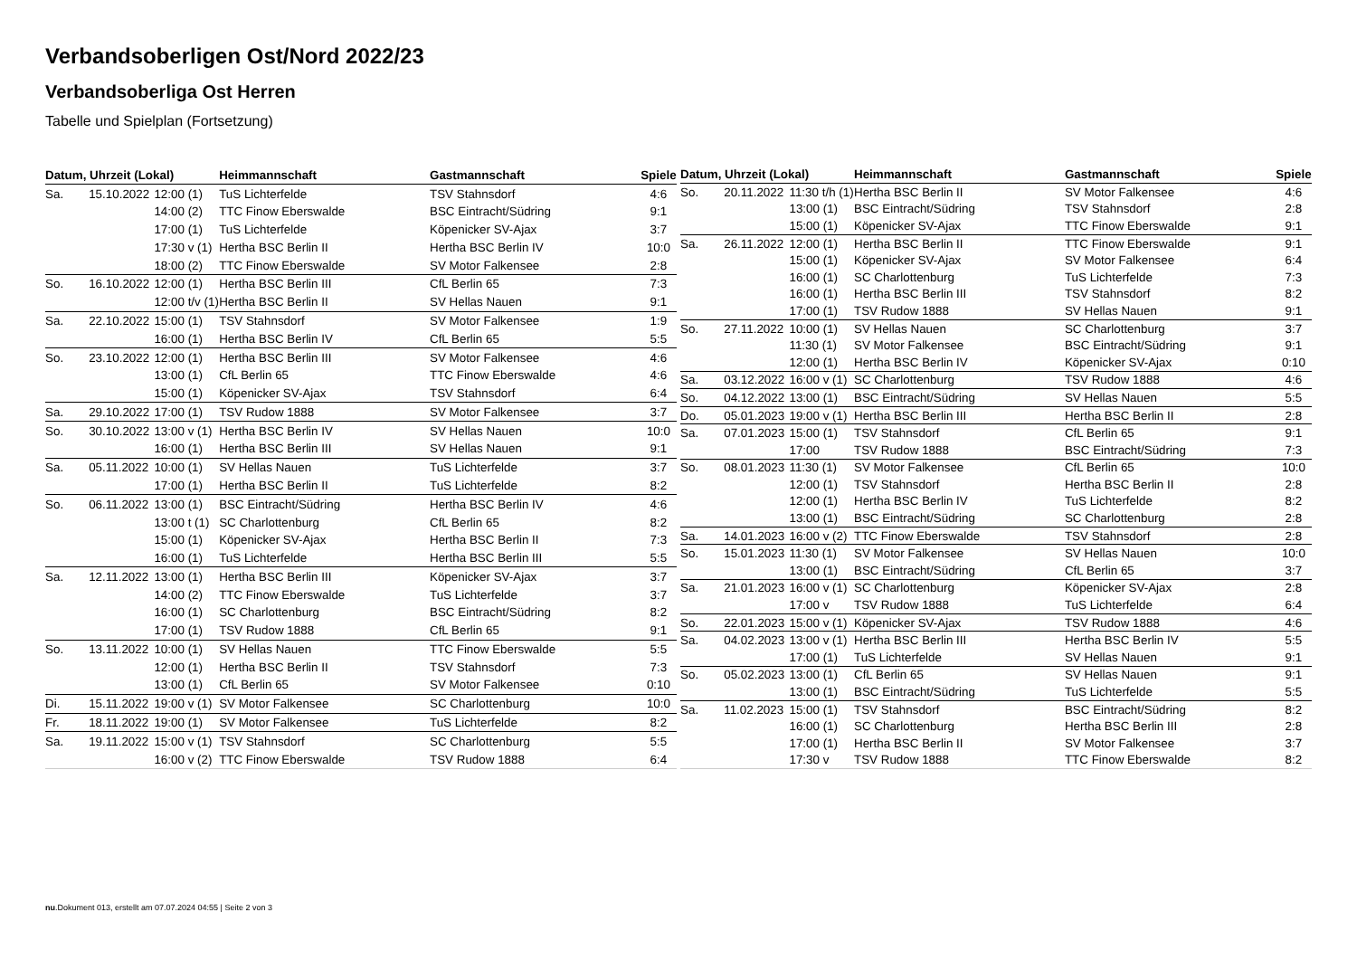Verbandsoberligen Ost/Nord 2022/23
Verbandsoberliga Ost Herren
Tabelle und Spielplan (Fortsetzung)
| Datum, Uhrzeit (Lokal) | | | Heimmannschaft | Gastmannschaft | Spiele |
| --- | --- | --- | --- | --- | --- |
| Sa. | 15.10.2022 | 12:00 (1) | TuS Lichterfelde | TSV Stahnsdorf | 4:6 |
| | | 14:00 (2) | TTC Finow Eberswalde | BSC Eintracht/Südring | 9:1 |
| | | 17:00 (1) | TuS Lichterfelde | Köpenicker SV-Ajax | 3:7 |
| | | 17:30 v (1) | Hertha BSC Berlin II | Hertha BSC Berlin IV | 10:0 |
| | | 18:00 (2) | TTC Finow Eberswalde | SV Motor Falkensee | 2:8 |
| So. | 16.10.2022 | 12:00 (1) | Hertha BSC Berlin III | CfL Berlin 65 | 7:3 |
| | | 12:00 t/v (1) | Hertha BSC Berlin II | SV Hellas Nauen | 9:1 |
| Sa. | 22.10.2022 | 15:00 (1) | TSV Stahnsdorf | SV Motor Falkensee | 1:9 |
| | | 16:00 (1) | Hertha BSC Berlin IV | CfL Berlin 65 | 5:5 |
| So. | 23.10.2022 | 12:00 (1) | Hertha BSC Berlin III | SV Motor Falkensee | 4:6 |
| | | 13:00 (1) | CfL Berlin 65 | TTC Finow Eberswalde | 4:6 |
| | | 15:00 (1) | Köpenicker SV-Ajax | TSV Stahnsdorf | 6:4 |
| Sa. | 29.10.2022 | 17:00 (1) | TSV Rudow 1888 | SV Motor Falkensee | 3:7 |
| So. | 30.10.2022 | 13:00 v (1) | Hertha BSC Berlin IV | SV Hellas Nauen | 10:0 |
| | | 16:00 (1) | Hertha BSC Berlin III | SV Hellas Nauen | 9:1 |
| Sa. | 05.11.2022 | 10:00 (1) | SV Hellas Nauen | TuS Lichterfelde | 3:7 |
| | | 17:00 (1) | Hertha BSC Berlin II | TuS Lichterfelde | 8:2 |
| So. | 06.11.2022 | 13:00 (1) | BSC Eintracht/Südring | Hertha BSC Berlin IV | 4:6 |
| | | 13:00 t (1) | SC Charlottenburg | CfL Berlin 65 | 8:2 |
| | | 15:00 (1) | Köpenicker SV-Ajax | Hertha BSC Berlin II | 7:3 |
| | | 16:00 (1) | TuS Lichterfelde | Hertha BSC Berlin III | 5:5 |
| Sa. | 12.11.2022 | 13:00 (1) | Hertha BSC Berlin III | Köpenicker SV-Ajax | 3:7 |
| | | 14:00 (2) | TTC Finow Eberswalde | TuS Lichterfelde | 3:7 |
| | | 16:00 (1) | SC Charlottenburg | BSC Eintracht/Südring | 8:2 |
| | | 17:00 (1) | TSV Rudow 1888 | CfL Berlin 65 | 9:1 |
| So. | 13.11.2022 | 10:00 (1) | SV Hellas Nauen | TTC Finow Eberswalde | 5:5 |
| | | 12:00 (1) | Hertha BSC Berlin II | TSV Stahnsdorf | 7:3 |
| | | 13:00 (1) | CfL Berlin 65 | SV Motor Falkensee | 0:10 |
| Di. | 15.11.2022 | 19:00 v (1) | SV Motor Falkensee | SC Charlottenburg | 10:0 |
| Fr. | 18.11.2022 | 19:00 (1) | SV Motor Falkensee | TuS Lichterfelde | 8:2 |
| Sa. | 19.11.2022 | 15:00 v (1) | TSV Stahnsdorf | SC Charlottenburg | 5:5 |
| | | 16:00 v (2) | TTC Finow Eberswalde | TSV Rudow 1888 | 6:4 |
| Datum, Uhrzeit (Lokal) | | | Heimmannschaft | Gastmannschaft | Spiele |
| --- | --- | --- | --- | --- | --- |
| So. | 20.11.2022 | 11:30 t/h (1) | Hertha BSC Berlin II | SV Motor Falkensee | 4:6 |
| | | 13:00 (1) | BSC Eintracht/Südring | TSV Stahnsdorf | 2:8 |
| | | 15:00 (1) | Köpenicker SV-Ajax | TTC Finow Eberswalde | 9:1 |
| Sa. | 26.11.2022 | 12:00 (1) | Hertha BSC Berlin II | TTC Finow Eberswalde | 9:1 |
| | | 15:00 (1) | Köpenicker SV-Ajax | SV Motor Falkensee | 6:4 |
| | | 16:00 (1) | SC Charlottenburg | TuS Lichterfelde | 7:3 |
| | | 16:00 (1) | Hertha BSC Berlin III | TSV Stahnsdorf | 8:2 |
| | | 17:00 (1) | TSV Rudow 1888 | SV Hellas Nauen | 9:1 |
| So. | 27.11.2022 | 10:00 (1) | SV Hellas Nauen | SC Charlottenburg | 3:7 |
| | | 11:30 (1) | SV Motor Falkensee | BSC Eintracht/Südring | 9:1 |
| | | 12:00 (1) | Hertha BSC Berlin IV | Köpenicker SV-Ajax | 0:10 |
| Sa. | 03.12.2022 | 16:00 v (1) | SC Charlottenburg | TSV Rudow 1888 | 4:6 |
| So. | 04.12.2022 | 13:00 (1) | BSC Eintracht/Südring | SV Hellas Nauen | 5:5 |
| Do. | 05.01.2023 | 19:00 v (1) | Hertha BSC Berlin III | Hertha BSC Berlin II | 2:8 |
| Sa. | 07.01.2023 | 15:00 (1) | TSV Stahnsdorf | CfL Berlin 65 | 9:1 |
| | | 17:00 | TSV Rudow 1888 | BSC Eintracht/Südring | 7:3 |
| So. | 08.01.2023 | 11:30 (1) | SV Motor Falkensee | CfL Berlin 65 | 10:0 |
| | | 12:00 (1) | TSV Stahnsdorf | Hertha BSC Berlin II | 2:8 |
| | | 12:00 (1) | Hertha BSC Berlin IV | TuS Lichterfelde | 8:2 |
| | | 13:00 (1) | BSC Eintracht/Südring | SC Charlottenburg | 2:8 |
| Sa. | 14.01.2023 | 16:00 v (2) | TTC Finow Eberswalde | TSV Stahnsdorf | 2:8 |
| So. | 15.01.2023 | 11:30 (1) | SV Motor Falkensee | SV Hellas Nauen | 10:0 |
| | | 13:00 (1) | BSC Eintracht/Südring | CfL Berlin 65 | 3:7 |
| Sa. | 21.01.2023 | 16:00 v (1) | SC Charlottenburg | Köpenicker SV-Ajax | 2:8 |
| | | 17:00 v | TSV Rudow 1888 | TuS Lichterfelde | 6:4 |
| So. | 22.01.2023 | 15:00 v (1) | Köpenicker SV-Ajax | TSV Rudow 1888 | 4:6 |
| Sa. | 04.02.2023 | 13:00 v (1) | Hertha BSC Berlin III | Hertha BSC Berlin IV | 5:5 |
| | | 17:00 (1) | TuS Lichterfelde | SV Hellas Nauen | 9:1 |
| So. | 05.02.2023 | 13:00 (1) | CfL Berlin 65 | SV Hellas Nauen | 9:1 |
| | | 13:00 (1) | BSC Eintracht/Südring | TuS Lichterfelde | 5:5 |
| Sa. | 11.02.2023 | 15:00 (1) | TSV Stahnsdorf | BSC Eintracht/Südring | 8:2 |
| | | 16:00 (1) | SC Charlottenburg | Hertha BSC Berlin III | 2:8 |
| | | 17:00 (1) | Hertha BSC Berlin II | SV Motor Falkensee | 3:7 |
| | | 17:30 v | TSV Rudow 1888 | TTC Finow Eberswalde | 8:2 |
nu.Dokument 013, erstellt am 07.07.2024 04:55 | Seite 2 von 3